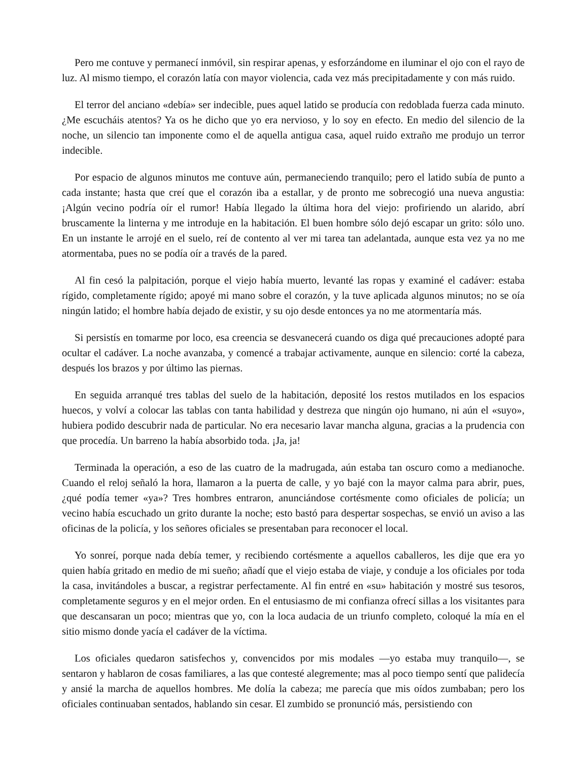Pero me contuve y permanecí inmóvil, sin respirar apenas, y esforzándome en iluminar el ojo con el rayo de luz. Al mismo tiempo, el corazón latía con mayor violencia, cada vez más precipitadamente y con más ruido.
El terror del anciano «debía» ser indecible, pues aquel latido se producía con redoblada fuerza cada minuto. ¿Me escucháis atentos? Ya os he dicho que yo era nervioso, y lo soy en efecto. En medio del silencio de la noche, un silencio tan imponente como el de aquella antigua casa, aquel ruido extraño me produjo un terror indecible.
Por espacio de algunos minutos me contuve aún, permaneciendo tranquilo; pero el latido subía de punto a cada instante; hasta que creí que el corazón iba a estallar, y de pronto me sobrecogió una nueva angustia: ¡Algún vecino podría oír el rumor! Había llegado la última hora del viejo: profiriendo un alarido, abrí bruscamente la linterna y me introduje en la habitación. El buen hombre sólo dejó escapar un grito: sólo uno. En un instante le arrojé en el suelo, reí de contento al ver mi tarea tan adelantada, aunque esta vez ya no me atormentaba, pues no se podía oír a través de la pared.
Al fin cesó la palpitación, porque el viejo había muerto, levanté las ropas y examiné el cadáver: estaba rígido, completamente rígido; apoyé mi mano sobre el corazón, y la tuve aplicada algunos minutos; no se oía ningún latido; el hombre había dejado de existir, y su ojo desde entonces ya no me atormentaría más.
Si persistís en tomarme por loco, esa creencia se desvanecerá cuando os diga qué precauciones adopté para ocultar el cadáver. La noche avanzaba, y comencé a trabajar activamente, aunque en silencio: corté la cabeza, después los brazos y por último las piernas.
En seguida arranqué tres tablas del suelo de la habitación, deposité los restos mutilados en los espacios huecos, y volví a colocar las tablas con tanta habilidad y destreza que ningún ojo humano, ni aún el «suyo», hubiera podido descubrir nada de particular. No era necesario lavar mancha alguna, gracias a la prudencia con que procedía. Un barreno la había absorbido toda. ¡Ja, ja!
Terminada la operación, a eso de las cuatro de la madrugada, aún estaba tan oscuro como a medianoche. Cuando el reloj señaló la hora, llamaron a la puerta de calle, y yo bajé con la mayor calma para abrir, pues, ¿qué podía temer «ya»? Tres hombres entraron, anunciándose cortésmente como oficiales de policía; un vecino había escuchado un grito durante la noche; esto bastó para despertar sospechas, se envió un aviso a las oficinas de la policía, y los señores oficiales se presentaban para reconocer el local.
Yo sonreí, porque nada debía temer, y recibiendo cortésmente a aquellos caballeros, les dije que era yo quien había gritado en medio de mi sueño; añadí que el viejo estaba de viaje, y conduje a los oficiales por toda la casa, invitándoles a buscar, a registrar perfectamente. Al fin entré en «su» habitación y mostré sus tesoros, completamente seguros y en el mejor orden. En el entusiasmo de mi confianza ofrecí sillas a los visitantes para que descansaran un poco; mientras que yo, con la loca audacia de un triunfo completo, coloqué la mía en el sitio mismo donde yacía el cadáver de la víctima.
Los oficiales quedaron satisfechos y, convencidos por mis modales —yo estaba muy tranquilo—, se sentaron y hablaron de cosas familiares, a las que contesté alegremente; mas al poco tiempo sentí que palidecía y ansié la marcha de aquellos hombres. Me dolía la cabeza; me parecía que mis oídos zumbaban; pero los oficiales continuaban sentados, hablando sin cesar. El zumbido se pronunció más, persistiendo con